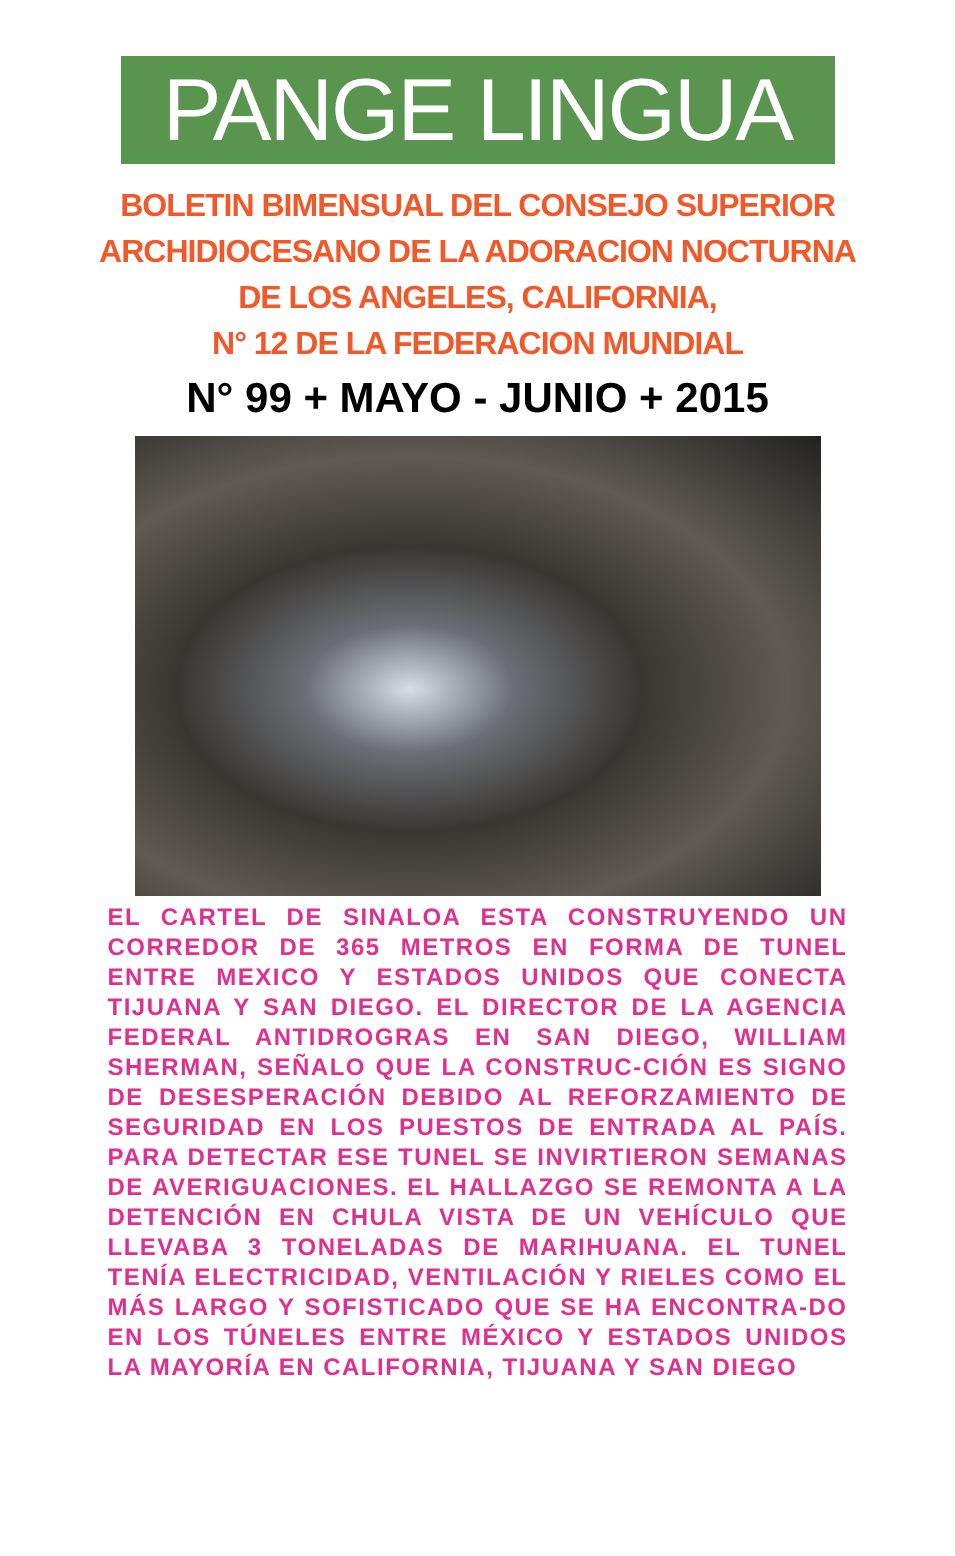PANGE LINGUA
BOLETIN BIMENSUAL DEL CONSEJO SUPERIOR
ARCHIDIOCESANO DE LA ADORACION NOCTURNA
DE LOS ANGELES, CALIFORNIA,
N° 12 DE LA FEDERACION MUNDIAL
N° 99 + MAYO - JUNIO + 2015
EL CARTEL DE SINALOA ESTA CONSTRUYENDO UN CORREDOR DE 365 METROS EN FORMA DE TUNEL ENTRE MEXICO Y ESTADOS UNIDOS QUE CONECTA TIJUANA Y SAN DIEGO. EL DIRECTOR DE LA AGENCIA FEDERAL ANTIDROGRAS EN SAN DIEGO, WILLIAM SHERMAN, SEÑALO QUE LA CONSTRUC-CIÓN ES SIGNO DE DESESPERACIÓN DEBIDO AL REFORZAMIENTO DE SEGURIDAD EN LOS PUESTOS DE ENTRADA AL PAÍS. PARA DETECTAR ESE TUNEL SE INVIRTIERON SEMANAS DE AVERIGUACIONES. EL HALLAZGO SE REMONTA A LA DETENCIÓN EN CHULA VISTA DE UN VEHÍCULO QUE LLEVABA 3 TONELADAS DE MARIHUANA. EL TUNEL TENÍA ELECTRICIDAD, VENTILACIÓN Y RIELES COMO EL MÁS LARGO Y SOFISTICADO QUE SE HA ENCONTRA-DO EN LOS TÚNELES ENTRE MÉXICO Y ESTADOS UNIDOS LA MAYORÍA EN CALIFORNIA, TIJUANA Y SAN DIEGO